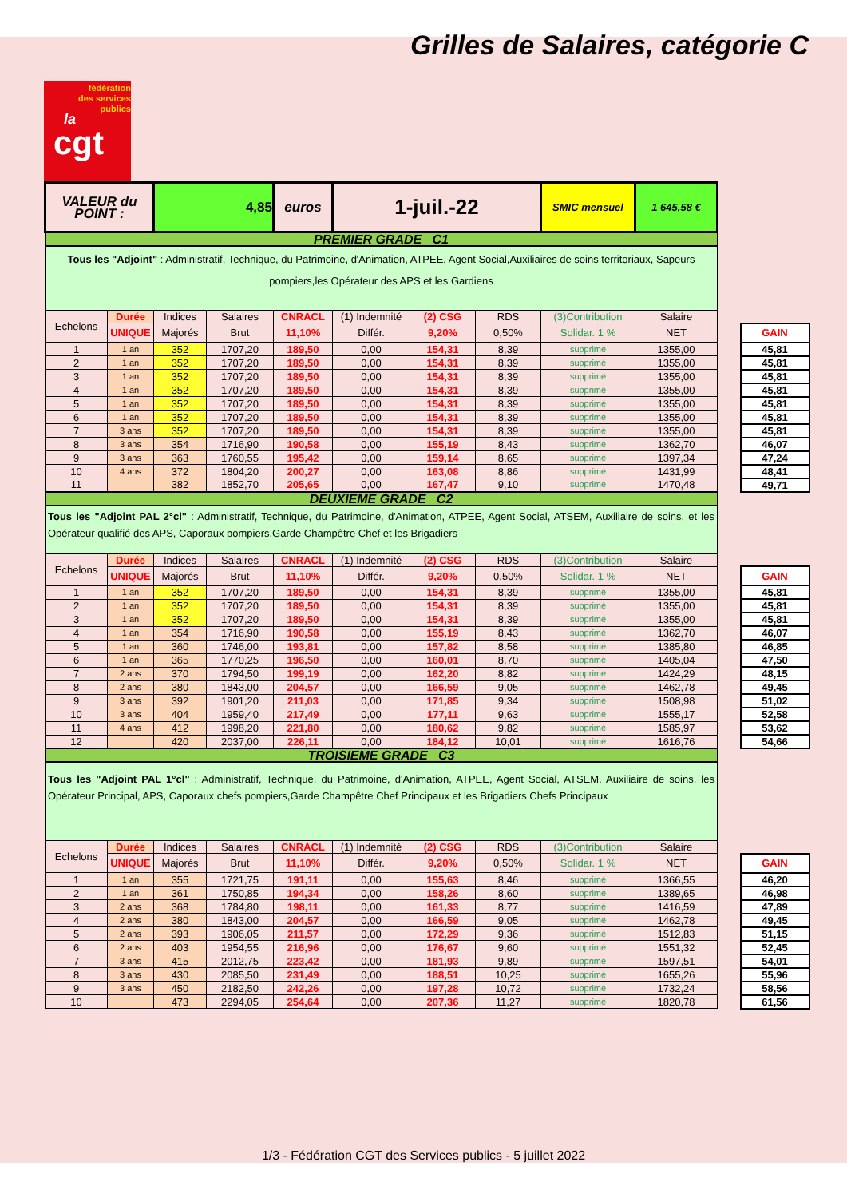Grilles de Salaires, catégorie C
fédération
des services
publics
la
cgt
| VALEUR du POINT : | | 4,85 | | euros | 1-juil.-22 | | | SMIC mensuel | 1 645,58 € | | |
| PREMIER GRADE C1 | | | | | | | | | | | |
| Tous les "Adjoint" : Administratif, Technique, du Patrimoine, d'Animation, ATPEE, Agent Social,Auxiliaires de soins territoriaux, Sapeurs pompiers,les Opérateur des APS et les Gardiens | | | | | | | | | | | |
| Echelons | Durée | Indices | Salaires | CNRACL | (1) Indemnité | (2) CSG | RDS | (3)Contribution | Salaire | | |
| | UNIQUE | Majorés | Brut | 11,10% | Différ. | 9,20% | 0,50% | Solidar. 1 % | NET | | GAIN |
| 1 | 1 an | 352 | 1707,20 | 189,50 | 0,00 | 154,31 | 8,39 | supprimé | 1355,00 | | 45,81 |
| 2 | 1 an | 352 | 1707,20 | 189,50 | 0,00 | 154,31 | 8,39 | supprimé | 1355,00 | | 45,81 |
| 3 | 1 an | 352 | 1707,20 | 189,50 | 0,00 | 154,31 | 8,39 | supprimé | 1355,00 | | 45,81 |
| 4 | 1 an | 352 | 1707,20 | 189,50 | 0,00 | 154,31 | 8,39 | supprimé | 1355,00 | | 45,81 |
| 5 | 1 an | 352 | 1707,20 | 189,50 | 0,00 | 154,31 | 8,39 | supprimé | 1355,00 | | 45,81 |
| 6 | 1 an | 352 | 1707,20 | 189,50 | 0,00 | 154,31 | 8,39 | supprimé | 1355,00 | | 45,81 |
| 7 | 3 ans | 352 | 1707,20 | 189,50 | 0,00 | 154,31 | 8,39 | supprimé | 1355,00 | | 45,81 |
| 8 | 3 ans | 354 | 1716,90 | 190,58 | 0,00 | 155,19 | 8,43 | supprimé | 1362,70 | | 46,07 |
| 9 | 3 ans | 363 | 1760,55 | 195,42 | 0,00 | 159,14 | 8,65 | supprimé | 1397,34 | | 47,24 |
| 10 | 4 ans | 372 | 1804,20 | 200,27 | 0,00 | 163,08 | 8,86 | supprimé | 1431,99 | | 48,41 |
| 11 | | 382 | 1852,70 | 205,65 | 0,00 | 167,47 | 9,10 | supprimé | 1470,48 | | 49,71 |
| DEUXIEME GRADE C2 | | | | | | | | | | | |
| Tous les "Adjoint PAL 2°cl" : Administratif, Technique, du Patrimoine, d'Animation, ATPEE, Agent Social, ATSEM, Auxiliaire de soins, et les Opérateur qualifié des APS, Caporaux pompiers,Garde Champêtre Chef et les Brigadiers | | | | | | | | | | | |
| Echelons | Durée | Indices | Salaires | CNRACL | (1) Indemnité | (2) CSG | RDS | (3)Contribution | Salaire | | |
| | UNIQUE | Majorés | Brut | 11,10% | Différ. | 9,20% | 0,50% | Solidar. 1 % | NET | | GAIN |
| 1 | 1 an | 352 | 1707,20 | 189,50 | 0,00 | 154,31 | 8,39 | supprimé | 1355,00 | | 45,81 |
| 2 | 1 an | 352 | 1707,20 | 189,50 | 0,00 | 154,31 | 8,39 | supprimé | 1355,00 | | 45,81 |
| 3 | 1 an | 352 | 1707,20 | 189,50 | 0,00 | 154,31 | 8,39 | supprimé | 1355,00 | | 45,81 |
| 4 | 1 an | 354 | 1716,90 | 190,58 | 0,00 | 155,19 | 8,43 | supprimé | 1362,70 | | 46,07 |
| 5 | 1 an | 360 | 1746,00 | 193,81 | 0,00 | 157,82 | 8,58 | supprimé | 1385,80 | | 46,85 |
| 6 | 1 an | 365 | 1770,25 | 196,50 | 0,00 | 160,01 | 8,70 | supprimé | 1405,04 | | 47,50 |
| 7 | 2 ans | 370 | 1794,50 | 199,19 | 0,00 | 162,20 | 8,82 | supprimé | 1424,29 | | 48,15 |
| 8 | 2 ans | 380 | 1843,00 | 204,57 | 0,00 | 166,59 | 9,05 | supprimé | 1462,78 | | 49,45 |
| 9 | 3 ans | 392 | 1901,20 | 211,03 | 0,00 | 171,85 | 9,34 | supprimé | 1508,98 | | 51,02 |
| 10 | 3 ans | 404 | 1959,40 | 217,49 | 0,00 | 177,11 | 9,63 | supprimé | 1555,17 | | 52,58 |
| 11 | 4 ans | 412 | 1998,20 | 221,80 | 0,00 | 180,62 | 9,82 | supprimé | 1585,97 | | 53,62 |
| 12 | | 420 | 2037,00 | 226,11 | 0,00 | 184,12 | 10,01 | supprimé | 1616,76 | | 54,66 |
| TROISIEME GRADE C3 | | | | | | | | | | | |
| Tous les "Adjoint PAL 1°cl" : Administratif, Technique, du Patrimoine, d'Animation, ATPEE, Agent Social, ATSEM, Auxiliaire de soins, les Opérateur Principal, APS, Caporaux chefs pompiers,Garde Champêtre Chef Principaux et les Brigadiers Chefs Principaux | | | | | | | | | | | |
| Echelons | Durée | Indices | Salaires | CNRACL | (1) Indemnité | (2) CSG | RDS | (3)Contribution | Salaire | | |
| | UNIQUE | Majorés | Brut | 11,10% | Différ. | 9,20% | 0,50% | Solidar. 1 % | NET | | GAIN |
| 1 | 1 an | 355 | 1721,75 | 191,11 | 0,00 | 155,63 | 8,46 | supprimé | 1366,55 | | 46,20 |
| 2 | 1 an | 361 | 1750,85 | 194,34 | 0,00 | 158,26 | 8,60 | supprimé | 1389,65 | | 46,98 |
| 3 | 2 ans | 368 | 1784,80 | 198,11 | 0,00 | 161,33 | 8,77 | supprimé | 1416,59 | | 47,89 |
| 4 | 2 ans | 380 | 1843,00 | 204,57 | 0,00 | 166,59 | 9,05 | supprimé | 1462,78 | | 49,45 |
| 5 | 2 ans | 393 | 1906,05 | 211,57 | 0,00 | 172,29 | 9,36 | supprimé | 1512,83 | | 51,15 |
| 6 | 2 ans | 403 | 1954,55 | 216,96 | 0,00 | 176,67 | 9,60 | supprimé | 1551,32 | | 52,45 |
| 7 | 3 ans | 415 | 2012,75 | 223,42 | 0,00 | 181,93 | 9,89 | supprimé | 1597,51 | | 54,01 |
| 8 | 3 ans | 430 | 2085,50 | 231,49 | 0,00 | 188,51 | 10,25 | supprimé | 1655,26 | | 55,96 |
| 9 | 3 ans | 450 | 2182,50 | 242,26 | 0,00 | 197,28 | 10,72 | supprimé | 1732,24 | | 58,56 |
| 10 | | 473 | 2294,05 | 254,64 | 0,00 | 207,36 | 11,27 | supprimé | 1820,78 | | 61,56 |
1/3 - Fédération CGT des Services publics - 5 juillet 2022